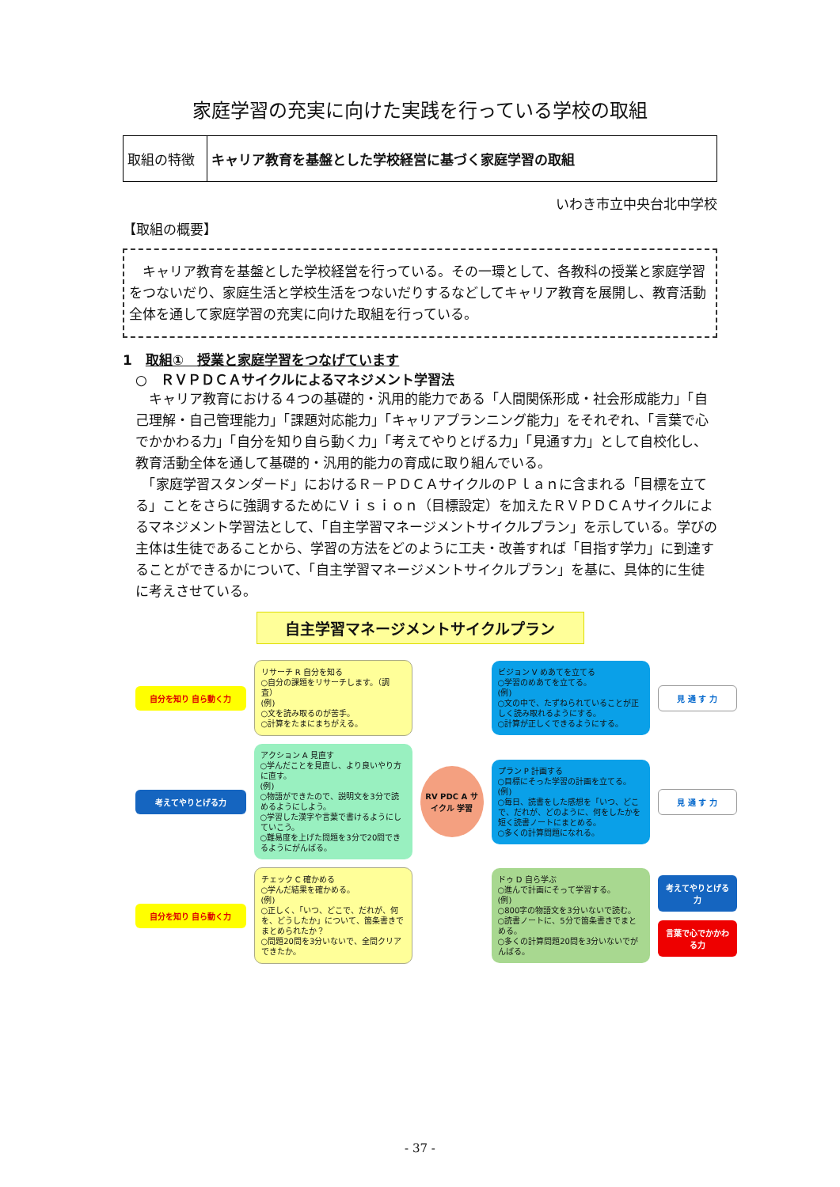家庭学習の充実に向けた実践を行っている学校の取組
| 取組の特徴 | キャリア教育を基盤とした学校経営に基づく家庭学習の取組 |
いわき市立中央台北中学校
【取組の概要】
　キャリア教育を基盤とした学校経営を行っている。その一環として、各教科の授業と家庭学習をつないだり、家庭生活と学校生活をつないだりするなどしてキャリア教育を展開し、教育活動全体を通して家庭学習の充実に向けた取組を行っている。
1　取組①　授業と家庭学習をつなげています
○　ＲＶＰＤＣＡサイクルによるマネジメント学習法
　キャリア教育における４つの基礎的・汎用的能力である「人間関係形成・社会形成能力」「自己理解・自己管理能力」「課題対応能力」「キャリアプランニング能力」をそれぞれ、「言葉で心でかかわる力」「自分を知り自ら動く力」「考えてやりとげる力」「見通す力」として自校化し、教育活動全体を通して基礎的・汎用的能力の育成に取り組んでいる。
　「家庭学習スタンダード」におけるＲ－ＰＤＣＡサイクルのＰｌａｎに含まれる「目標を立てる」ことをさらに強調するためにＶｉｓｉｏｎ（目標設定）を加えたＲＶＰＤＣＡサイクルによるマネジメント学習法として、「自主学習マネージメントサイクルプラン」を示している。学びの主体は生徒であることから、学習の方法をどのように工夫・改善すれば「目指す学力」に到達することができるかについて、「自主学習マネージメントサイクルプラン」を基に、具体的に生徒に考えさせている。
自主学習マネージメントサイクルプラン
自分を知り 自ら動く力
リサーチ R 自分を知る
○自分の課題をリサーチします。（調査）
(例)
○文を読み取るのが苦手。
○計算をたまにまちがえる。
ビジョン V めあてを立てる
○学習のめあてを立てる。
(例)
○文の中で、たずねられていることが正しく読み取れるようにする。
○計算が正しくできるようにする。
見 通 す 力
考えてやりとげる力
アクション A 見直す
○学んだことを見直し、より良いやり方に直す。
(例)
○物語ができたので、説明文を3分で読めるようにしよう。
○学習した漢字や言葉で書けるようにしていこう。
○難易度を上げた問題を3分で20問できるようにがんばる。
RV PDC A サイクル 学習
プラン P 計画する
○目標にそった学習の計画を立てる。
(例)
○毎日、読書をした感想を「いつ、どこで、だれが、どのように、何をしたかを短く読書ノートにまとめる。
○多くの計算問題になれる。
見 通 す 力
自分を知り 自ら動く力
チェック C 確かめる
○学んだ結果を確かめる。
(例)
○正しく、「いつ、どこで、だれが、何を、どうしたか」について、箇条書きでまとめられたか？
○問題20問を3分いないで、全問クリアできたか。
ドゥ D 自ら学ぶ
○進んで計画にそって学習する。
(例)
○800字の物語文を3分いないで読む。
○読書ノートに、5分で箇条書きでまとめる。
○多くの計算問題20問を3分いないでがんばる。
考えてやりとげる力
言葉で心でかかわる力
- 37 -